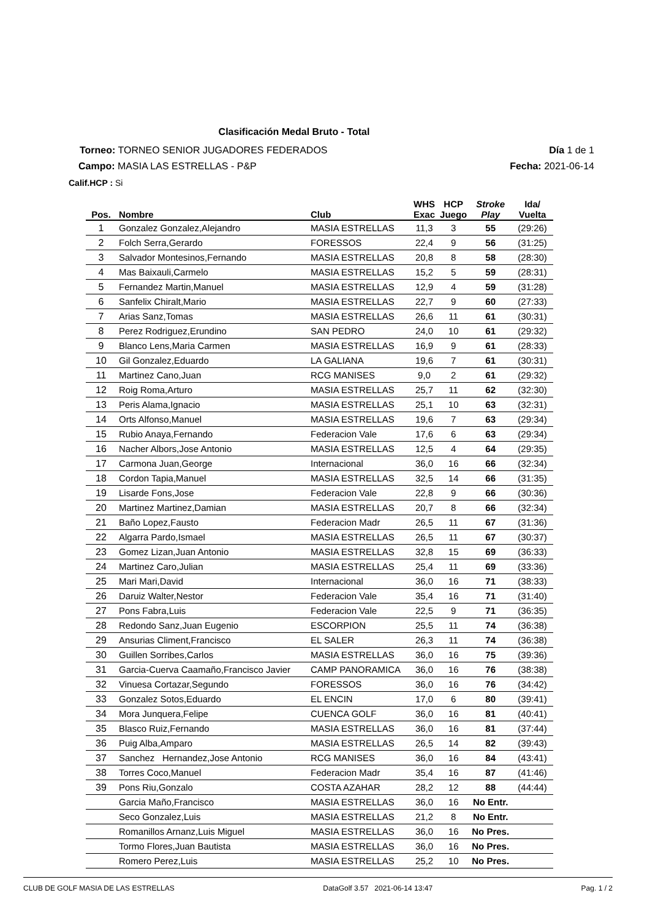Clasificación Medal Bruto - Total
Torneo: TORNEO SENIOR JUGADORES FEDERADOS Día 1 de 1
Campo: MASIA LAS ESTRELLAS - P&P Fecha: 2021-06-14
Calif.HCP : Si
| Pos. | Nombre | Club | WHS Exac | HCP Juego | Stroke Play | Ida/ Vuelta |
| --- | --- | --- | --- | --- | --- | --- |
| 1 | Gonzalez Gonzalez,Alejandro | MASIA ESTRELLAS | 11,3 | 3 | 55 | (29:26) |
| 2 | Folch Serra,Gerardo | FORESSOS | 22,4 | 9 | 56 | (31:25) |
| 3 | Salvador Montesinos,Fernando | MASIA ESTRELLAS | 20,8 | 8 | 58 | (28:30) |
| 4 | Mas Baixauli,Carmelo | MASIA ESTRELLAS | 15,2 | 5 | 59 | (28:31) |
| 5 | Fernandez Martin,Manuel | MASIA ESTRELLAS | 12,9 | 4 | 59 | (31:28) |
| 6 | Sanfelix Chiralt,Mario | MASIA ESTRELLAS | 22,7 | 9 | 60 | (27:33) |
| 7 | Arias Sanz,Tomas | MASIA ESTRELLAS | 26,6 | 11 | 61 | (30:31) |
| 8 | Perez Rodriguez,Erundino | SAN PEDRO | 24,0 | 10 | 61 | (29:32) |
| 9 | Blanco Lens,Maria Carmen | MASIA ESTRELLAS | 16,9 | 9 | 61 | (28:33) |
| 10 | Gil Gonzalez,Eduardo | LA GALIANA | 19,6 | 7 | 61 | (30:31) |
| 11 | Martinez Cano,Juan | RCG MANISES | 9,0 | 2 | 61 | (29:32) |
| 12 | Roig Roma,Arturo | MASIA ESTRELLAS | 25,7 | 11 | 62 | (32:30) |
| 13 | Peris Alama,Ignacio | MASIA ESTRELLAS | 25,1 | 10 | 63 | (32:31) |
| 14 | Orts Alfonso,Manuel | MASIA ESTRELLAS | 19,6 | 7 | 63 | (29:34) |
| 15 | Rubio Anaya,Fernando | Federacion Vale | 17,6 | 6 | 63 | (29:34) |
| 16 | Nacher Albors,Jose Antonio | MASIA ESTRELLAS | 12,5 | 4 | 64 | (29:35) |
| 17 | Carmona Juan,George | Internacional | 36,0 | 16 | 66 | (32:34) |
| 18 | Cordon Tapia,Manuel | MASIA ESTRELLAS | 32,5 | 14 | 66 | (31:35) |
| 19 | Lisarde Fons,Jose | Federacion Vale | 22,8 | 9 | 66 | (30:36) |
| 20 | Martinez Martinez,Damian | MASIA ESTRELLAS | 20,7 | 8 | 66 | (32:34) |
| 21 | Baño Lopez,Fausto | Federacion Madr | 26,5 | 11 | 67 | (31:36) |
| 22 | Algarra Pardo,Ismael | MASIA ESTRELLAS | 26,5 | 11 | 67 | (30:37) |
| 23 | Gomez Lizan,Juan Antonio | MASIA ESTRELLAS | 32,8 | 15 | 69 | (36:33) |
| 24 | Martinez Caro,Julian | MASIA ESTRELLAS | 25,4 | 11 | 69 | (33:36) |
| 25 | Mari Mari,David | Internacional | 36,0 | 16 | 71 | (38:33) |
| 26 | Daruiz Walter,Nestor | Federacion Vale | 35,4 | 16 | 71 | (31:40) |
| 27 | Pons Fabra,Luis | Federacion Vale | 22,5 | 9 | 71 | (36:35) |
| 28 | Redondo Sanz,Juan Eugenio | ESCORPION | 25,5 | 11 | 74 | (36:38) |
| 29 | Ansurias Climent,Francisco | EL SALER | 26,3 | 11 | 74 | (36:38) |
| 30 | Guillen Sorribes,Carlos | MASIA ESTRELLAS | 36,0 | 16 | 75 | (39:36) |
| 31 | Garcia-Cuerva Caamaño,Francisco Javier | CAMP PANORAMICA | 36,0 | 16 | 76 | (38:38) |
| 32 | Vinuesa Cortazar,Segundo | FORESSOS | 36,0 | 16 | 76 | (34:42) |
| 33 | Gonzalez Sotos,Eduardo | EL ENCIN | 17,0 | 6 | 80 | (39:41) |
| 34 | Mora Junquera,Felipe | CUENCA GOLF | 36,0 | 16 | 81 | (40:41) |
| 35 | Blasco Ruiz,Fernando | MASIA ESTRELLAS | 36,0 | 16 | 81 | (37:44) |
| 36 | Puig Alba,Amparo | MASIA ESTRELLAS | 26,5 | 14 | 82 | (39:43) |
| 37 | Sanchez Hernandez,Jose Antonio | RCG MANISES | 36,0 | 16 | 84 | (43:41) |
| 38 | Torres Coco,Manuel | Federacion Madr | 35,4 | 16 | 87 | (41:46) |
| 39 | Pons Riu,Gonzalo | COSTA AZAHAR | 28,2 | 12 | 88 | (44:44) |
| | Garcia Maño,Francisco | MASIA ESTRELLAS | 36,0 | 16 | No Entr. | |
| | Seco Gonzalez,Luis | MASIA ESTRELLAS | 21,2 | 8 | No Entr. | |
| | Romanillos Arnanz,Luis Miguel | MASIA ESTRELLAS | 36,0 | 16 | No Pres. | |
| | Tormo Flores,Juan Bautista | MASIA ESTRELLAS | 36,0 | 16 | No Pres. | |
| | Romero Perez,Luis | MASIA ESTRELLAS | 25,2 | 10 | No Pres. | |
CLUB DE GOLF MASIA DE LAS ESTRELLAS DataGolf 3.57 2021-06-14 13:47 Pag. 1 / 2